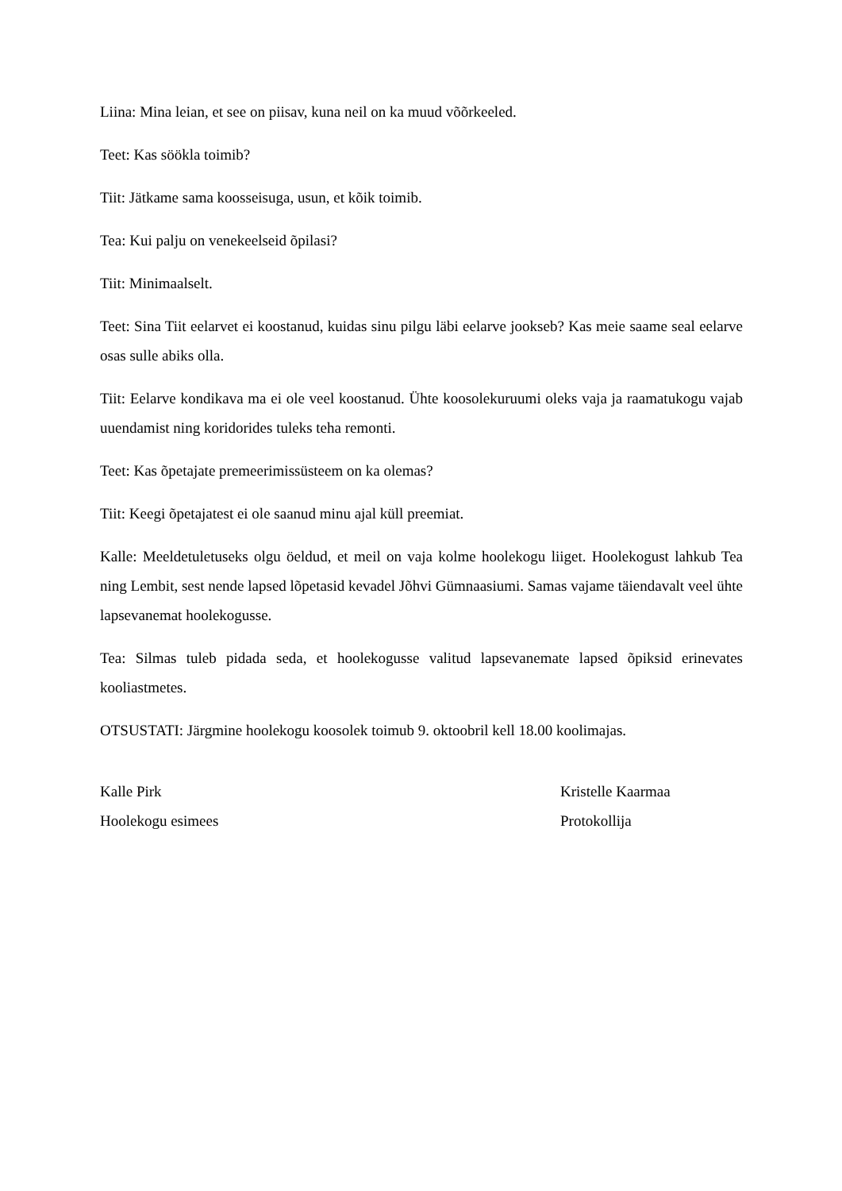Liina: Mina leian, et see on piisav, kuna neil on ka muud võõrkeeled.
Teet: Kas söökla toimib?
Tiit: Jätkame sama koosseisuga, usun, et kõik toimib.
Tea: Kui palju on venekeelseid õpilasi?
Tiit: Minimaalselt.
Teet: Sina Tiit eelarvet ei koostanud, kuidas sinu pilgu läbi eelarve jookseb? Kas meie saame seal eelarve osas sulle abiks olla.
Tiit: Eelarve kondikava ma ei ole veel koostanud. Ühte koosolekuruumi oleks vaja ja raamatukogu vajab uuendamist ning koridorides tuleks teha remonti.
Teet: Kas õpetajate premeerimissüsteem on ka olemas?
Tiit: Keegi õpetajatest ei ole saanud minu ajal küll preemiat.
Kalle: Meeldetuletuseks olgu öeldud, et meil on vaja kolme hoolekogu liiget. Hoolekogust lahkub Tea ning Lembit, sest nende lapsed lõpetasid kevadel Jõhvi Gümnaasiumi. Samas vajame täiendavalt veel ühte lapsevanemat hoolekogusse.
Tea: Silmas tuleb pidada seda, et hoolekogusse valitud lapsevanemate lapsed õpiksid erinevates kooliastmetes.
OTSUSTATI: Järgmine hoolekogu koosolek toimub 9. oktoobril kell 18.00 koolimajas.
Kalle Pirk
Hoolekogu esimees
Kristelle Kaarmaa
Protokollija